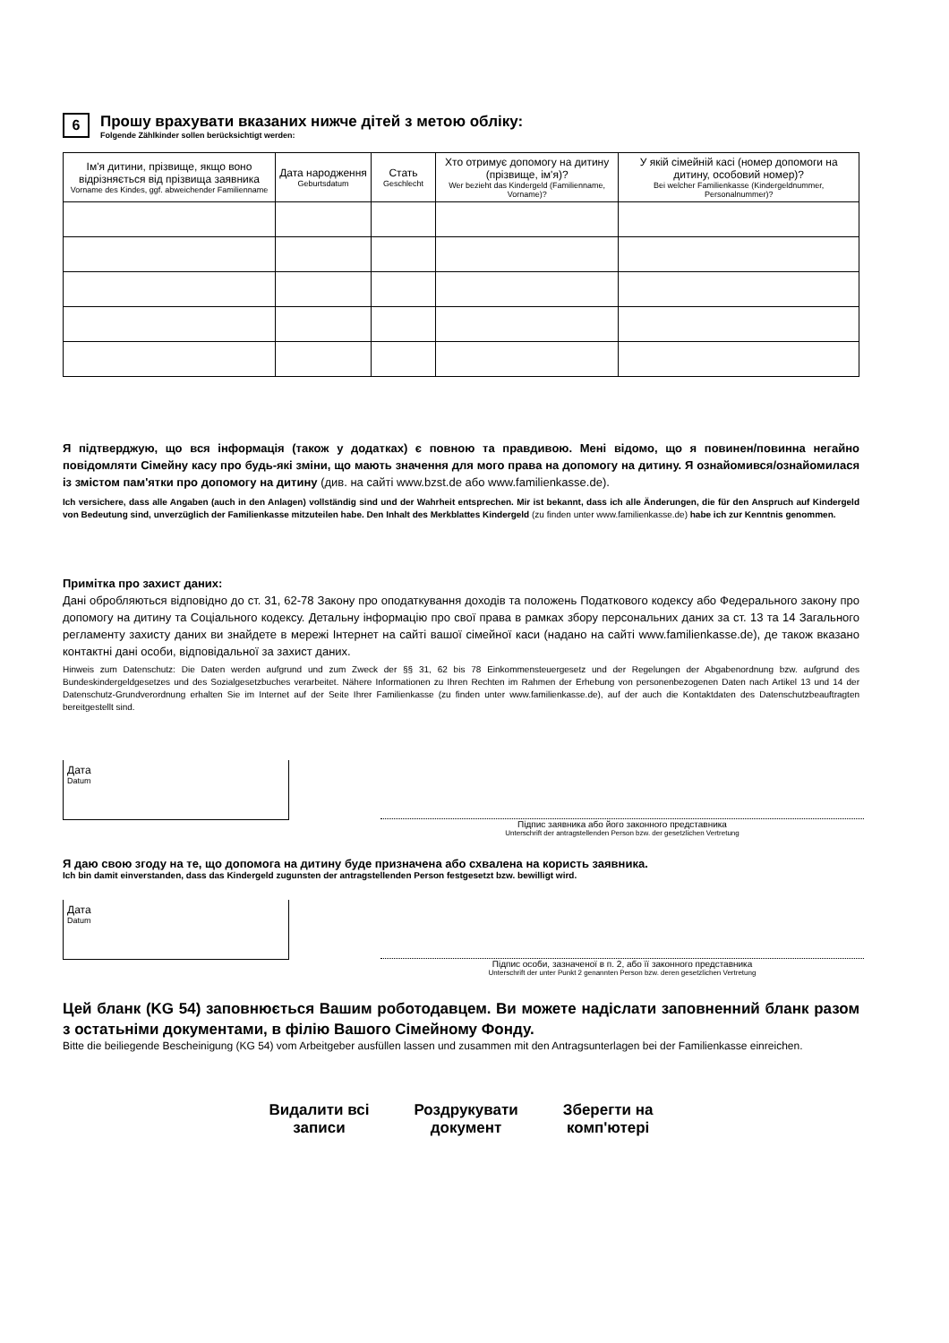6
Прошу врахувати вказаних нижче дітей з метою обліку:
Folgende Zählkinder sollen berücksichtigt werden:
| Ім'я дитини, прізвище, якщо воно відрізняється від прізвища заявника Vorname des Kindes, ggf. abweichender Familienname | Дата народження Geburtsdatum | Стать Geschlecht | Хто отримує допомогу на дитину (прізвище, ім'я)? Wer bezieht das Kindergeld (Familienname, Vorname)? | У якій сімейній касі (номер допомоги на дитину, особовий номер)? Bei welcher Familienkasse (Kindergeldnummer, Personalnummer)? |
| --- | --- | --- | --- | --- |
Я підтверджую, що вся інформація (також у додатках) є повною та правдивою. Мені відомо, що я повинен/повинна негайно повідомляти Сімейну касу про будь-які зміни, що мають значення для мого права на допомогу на дитину. Я ознайомився/ознайомилася із змістом пам'ятки про допомогу на дитину (див. на сайті www.bzst.de або www.familienkasse.de).
Ich versichere, dass alle Angaben (auch in den Anlagen) vollständig sind und der Wahrheit entsprechen. Mir ist bekannt, dass ich alle Änderungen, die für den Anspruch auf Kindergeld von Bedeutung sind, unverzüglich der Familienkasse mitzuteilen habe. Den Inhalt des Merkblattes Kindergeld (zu finden unter www.familienkasse.de) habe ich zur Kenntnis genommen.
Примітка про захист даних:
Дані обробляються відповідно до ст. 31, 62-78 Закону про оподаткування доходів та положень Податкового кодексу або Федерального закону про допомогу на дитину та Соціального кодексу. Детальну інформацію про свої права в рамках збору персональних даних за ст. 13 та 14 Загального регламенту захисту даних ви знайдете в мережі Інтернет на сайті вашої сімейної каси (надано на сайті www.familienkasse.de), де також вказано контактні дані особи, відповідальної за захист даних.
Hinweis zum Datenschutz: Die Daten werden aufgrund und zum Zweck der §§ 31, 62 bis 78 Einkommensteuergesetz und der Regelungen der Abgabenordnung bzw. aufgrund des Bundeskindergeldgesetzes und des Sozialgesetzbuches verarbeitet. Nähere Informationen zu Ihren Rechten im Rahmen der Erhebung von personenbezogenen Daten nach Artikel 13 und 14 der Datenschutz-Grundverordnung erhalten Sie im Internet auf der Seite Ihrer Familienkasse (zu finden unter www.familienkasse.de), auf der auch die Kontaktdaten des Datenschutzbeauftragten bereitgestellt sind.
Дата
Datum
Підпис заявника або його законного представника
Unterschrift der antragstellenden Person bzw. der gesetzlichen Vertretung
Я даю свою згоду на те, що допомога на дитину буде призначена або схвалена на користь заявника.
Ich bin damit einverstanden, dass das Kindergeld zugunsten der antragstellenden Person festgesetzt bzw. bewilligt wird.
Дата
Datum
Підпис особи, зазначеної в п. 2, або її законного представника
Unterschrift der unter Punkt 2 genannten Person bzw. deren gesetzlichen Vertretung
Цей бланк (KG 54) заповнюється Вашим роботодавцем. Ви можете надіслати заповненний бланк разом з остатьніми документами, в філію Вашого Сімейному Фонду.
Bitte die beiliegende Bescheinigung (KG 54) vom Arbeitgeber ausfüllen lassen und zusammen mit den Antragsunterlagen bei der Familienkasse einreichen.
Видалити всі
записи
Роздрукувати
документ
Зберегти на
комп'ютері